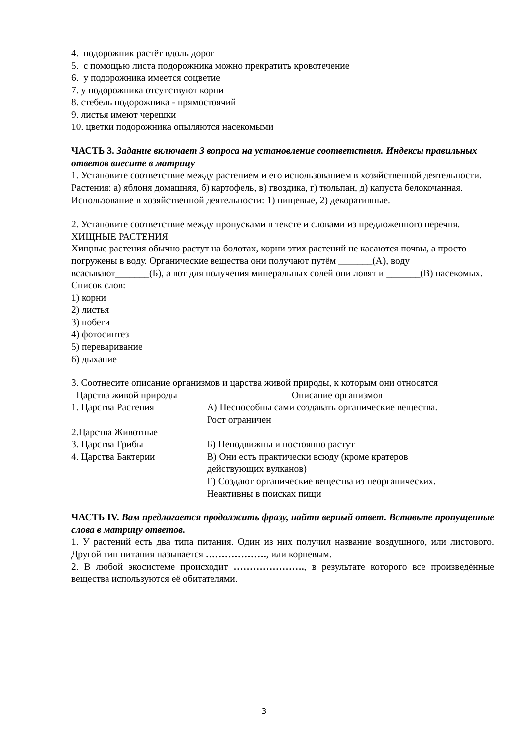4. подорожник растёт вдоль дорог
5. с помощью листа подорожника можно прекратить кровотечение
6. у подорожника имеется соцветие
7. у подорожника отсутствуют корни
8. стебель подорожника - прямостоячий
9. листья имеют черешки
10. цветки подорожника опыляются насекомыми
ЧАСТЬ 3. Задание включает 3 вопроса на установление соответствия. Индексы правильных ответов внесите в матрицу
1. Установите соответствие между растением и его использованием в хозяйственной деятельности.
Растения: а) яблоня домашняя, б) картофель, в) гвоздика, г) тюльпан, д) капуста белокочанная.
Использование в хозяйственной деятельности: 1) пищевые, 2) декоративные.
2. Установите соответствие между пропусками в тексте и словами из предложенного перечня.
ХИЩНЫЕ РАСТЕНИЯ
Хищные растения обычно растут на болотах, корни этих растений не касаются почвы, а просто погружены в воду. Органические вещества они получают путём _______(А), воду всасывают_______(Б), а вот для получения минеральных солей они ловят и _______(В) насекомых.
Список слов:
1) корни
2) листья
3) побеги
4) фотосинтез
5) переваривание
6) дыхание
3. Соотнесите описание организмов и царства живой природы, к которым они относятся
| Царства живой природы | Описание организмов |
| 1. Царства Растения | А) Неспособны сами создавать органические вещества. Рост ограничен |
| 2.Царства Животные | |
| 3. Царства Грибы | Б) Неподвижны и постоянно растут |
| 4. Царства Бактерии | В) Они есть практически всюду (кроме кратеров действующих вулканов) Г) Создают органические вещества из неорганических. Неактивны в поисках пищи |
ЧАСТЬ IV. Вам предлагается продолжить фразу, найти верный ответ. Вставьте пропущенные слова в матрицу ответов.
1. У растений есть два типа питания. Один из них получил название воздушного, или листового. Другой тип питания называется ………………., или корневым.
2. В любой экосистеме происходит …………………., в результате которого все произведённые вещества используются её обитателями.
3